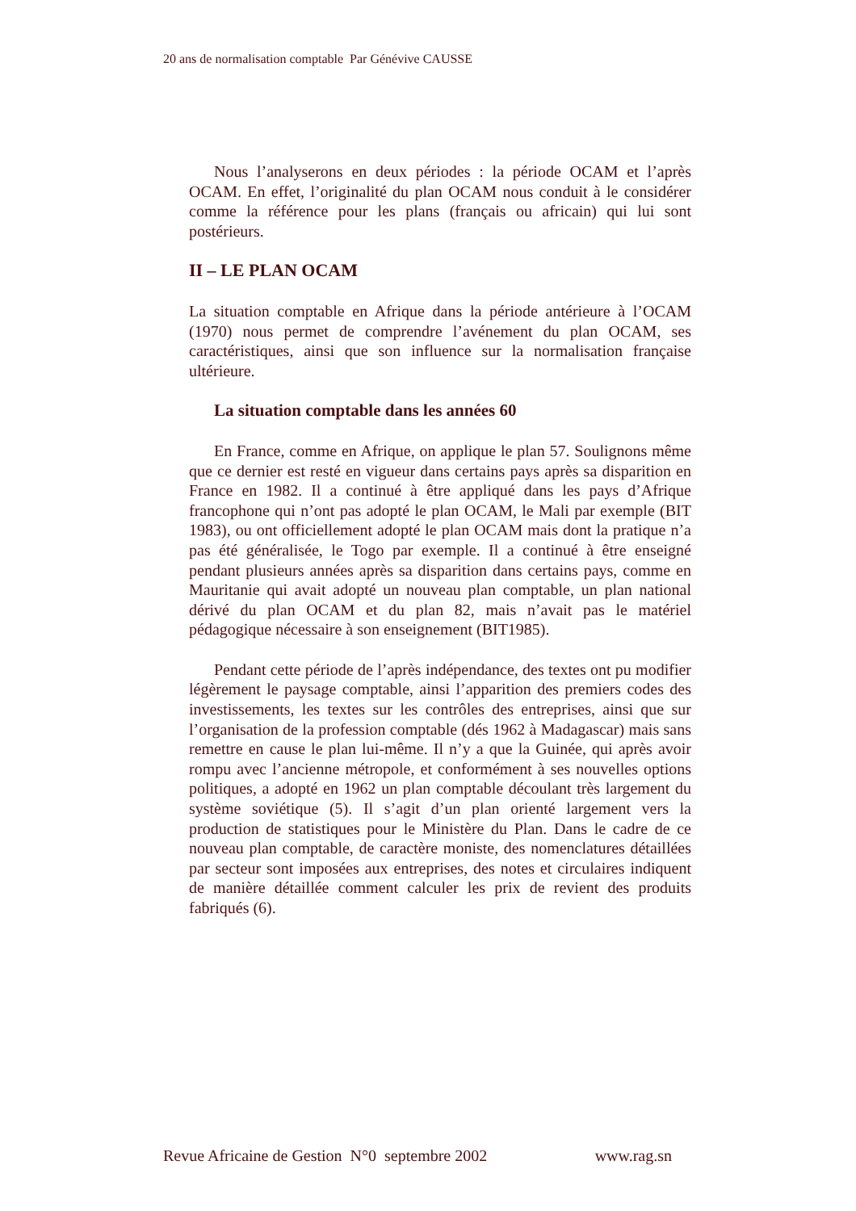20 ans de normalisation comptable Par Génévive CAUSSE
Nous l’analyserons en deux périodes : la période OCAM et l’après OCAM. En effet, l’originalité du plan OCAM nous conduit à le considérer comme la référence pour les plans (français ou africain) qui lui sont postérieurs.
II – LE PLAN OCAM
La situation comptable en Afrique dans la période antérieure à l’OCAM (1970) nous permet de comprendre l’avénement du plan OCAM, ses caractéristiques, ainsi que son influence sur la normalisation française ultérieure.
La situation comptable dans les années 60
En France, comme en Afrique, on applique le plan 57. Soulignons même que ce dernier est resté en vigueur dans certains pays après sa disparition en France en 1982. Il a continué à être appliqué dans les pays d’Afrique francophone qui n’ont pas adopté le plan OCAM, le Mali par exemple (BIT 1983), ou ont officiellement adopté le plan OCAM mais dont la pratique n’a pas été généralisée, le Togo par exemple. Il a continué à être enseigné pendant plusieurs années après sa disparition dans certains pays, comme en Mauritanie qui avait adopté un nouveau plan comptable, un plan national dérivé du plan OCAM et du plan 82, mais n’avait pas le matériel pédagogique nécessaire à son enseignement (BIT1985).
Pendant cette période de l’après indépendance, des textes ont pu modifier légèrement le paysage comptable, ainsi l’apparition des premiers codes des investissements, les textes sur les contrôles des entreprises, ainsi que sur l’organisation de la profession comptable (dés 1962 à Madagascar) mais sans remettre en cause le plan lui-même. Il n’y a que la Guinée, qui après avoir rompu avec l’ancienne métropole, et conformément à ses nouvelles options politiques, a adopté en 1962 un plan comptable découlant très largement du système soviétique (5). Il s’agit d’un plan orienté largement vers la production de statistiques pour le Ministère du Plan. Dans le cadre de ce nouveau plan comptable, de caractère moniste, des nomenclatures détaillées par secteur sont imposées aux entreprises, des notes et circulaires indiquent de manière détaillée comment calculer les prix de revient des produits fabriqués (6).
Revue Africaine de Gestion N°0 septembre 2002 www.rag.sn